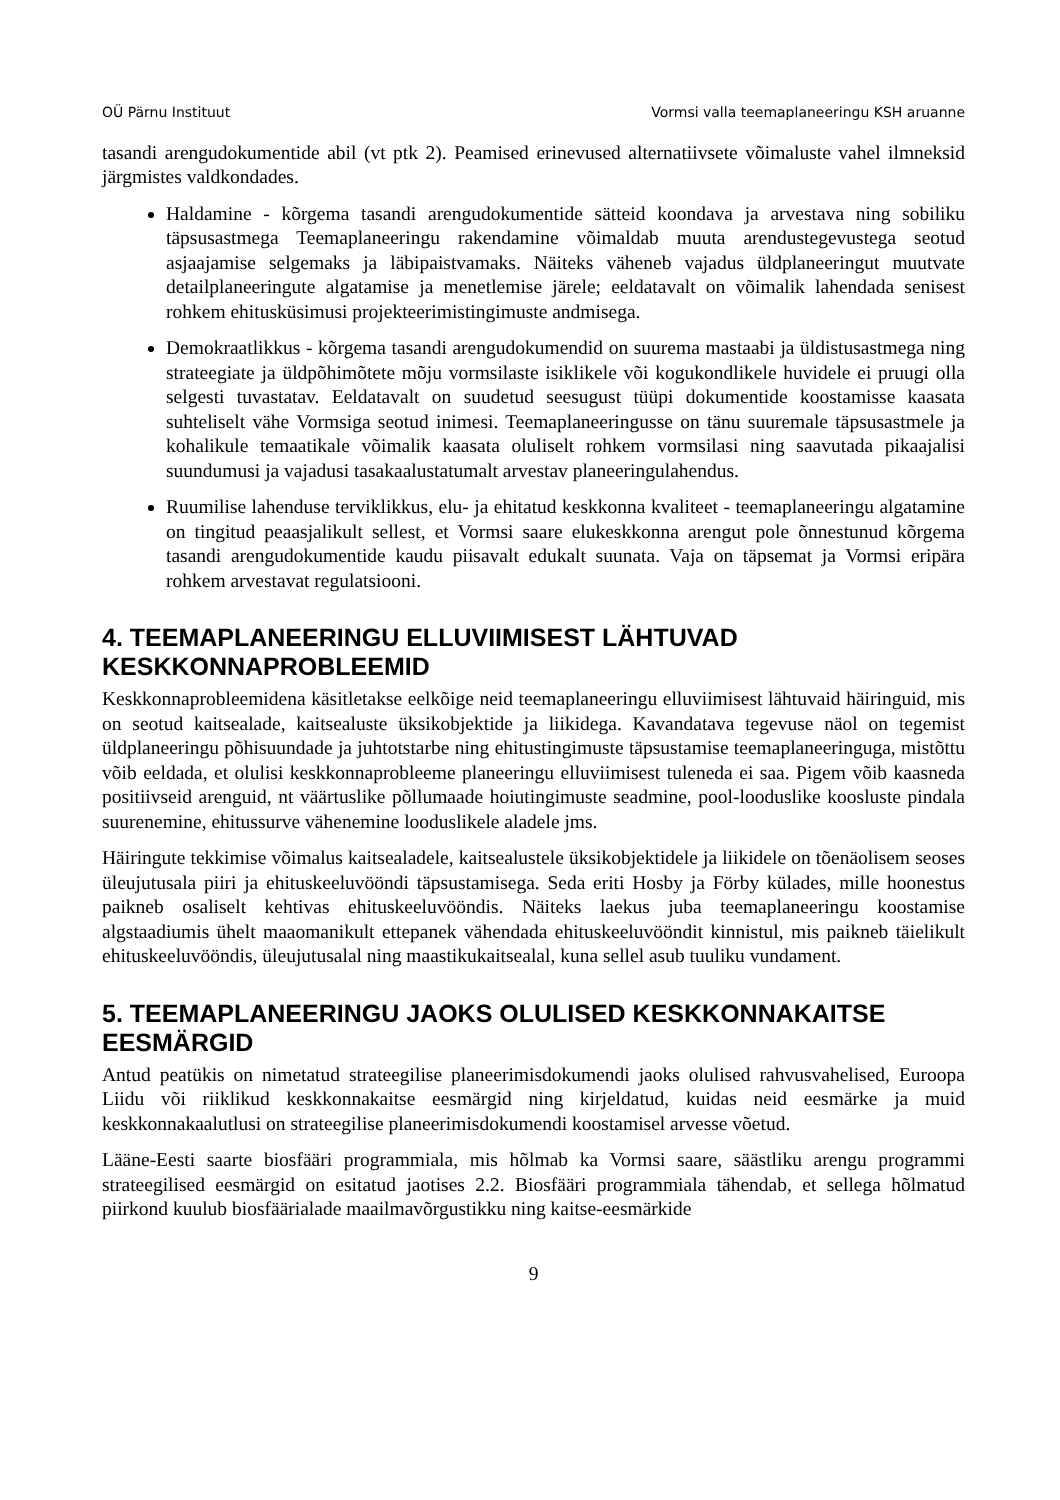OÜ Pärnu Instituut Vormsi valla teemaplaneeringu KSH aruanne
tasandi arengudokumentide abil (vt ptk 2). Peamised erinevused alternatiivsete võimaluste vahel ilmneksid järgmistes valdkondades.
Haldamine - kõrgema tasandi arengudokumentide sätteid koondava ja arvestava ning sobiliku täpsusastmega Teemaplaneeringu rakendamine võimaldab muuta arendustegevustega seotud asjaajamise selgemaks ja läbipaistvamaks. Näiteks väheneb vajadus üldplaneeringut muutvate detailplaneeringute algatamise ja menetlemise järele; eeldatavalt on võimalik lahendada senisest rohkem ehitusküsimusi projekteerimistingimuste andmisega.
Demokraatlikkus - kõrgema tasandi arengudokumendid on suurema mastaabi ja üldistusastmega ning strateegiate ja üldpõhimõtete mõju vormsilaste isiklikele või kogukondlikele huvidele ei pruugi olla selgesti tuvastatav. Eeldatavalt on suudetud seesugust tüüpi dokumentide koostamisse kaasata suhteliselt vähe Vormsiga seotud inimesi. Teemaplaneeringusse on tänu suuremale täpsusastmele ja kohalikule temaatikale võimalik kaasata oluliselt rohkem vormsilasi ning saavutada pikaajalisi suundumusi ja vajadusi tasakaalustatumalt arvestav planeeringulahendus.
Ruumilise lahenduse terviklikkus, elu- ja ehitatud keskkonna kvaliteet - teemaplaneeringu algatamine on tingitud peaasjalikult sellest, et Vormsi saare elukeskkonna arengut pole õnnestunud kõrgema tasandi arengudokumentide kaudu piisavalt edukalt suunata. Vaja on täpsemat ja Vormsi eripära rohkem arvestavat regulatsiooni.
4. TEEMAPLANEERINGU ELLUVIIMISEST LÄHTUVAD KESKKONNAPROBLEEMID
Keskkonnaprobleemidena käsitletakse eelkõige neid teemaplaneeringu elluviimisest lähtuvaid häiringuid, mis on seotud kaitsealade, kaitsealuste üksikobjektide ja liikidega. Kavandatava tegevuse näol on tegemist üldplaneeringu põhisuundade ja juhtotstarbe ning ehitustingimuste täpsustamise teemaplaneeringuga, mistõttu võib eeldada, et olulisi keskkonnaprobleeme planeeringu elluviimisest tuleneda ei saa. Pigem võib kaasneda positiivseid arenguid, nt väärtuslike põllumaade hoiutingimuste seadmine, pool-looduslike koosluste pindala suurenemine, ehitussurve vähenemine looduslikele aladele jms.
Häiringute tekkimise võimalus kaitsealadele, kaitsealustele üksikobjektidele ja liikidele on tõenäolisem seoses üleujutusala piiri ja ehituskeeluvööndi täpsustamisega. Seda eriti Hosby ja Förby külades, mille hoonestus paikneb osaliselt kehtivas ehituskeeluvööndis. Näiteks laekus juba teemaplaneeringu koostamise algstaadiumis ühelt maaomanikult ettepanek vähendada ehituskeeluvööndit kinnistul, mis paikneb täielikult ehituskeeluvööndis, üleujutusalal ning maastikukaitsealal, kuna sellel asub tuuliku vundament.
5. TEEMAPLANEERINGU JAOKS OLULISED KESKKONNAKAITSE EESMÄRGID
Antud peatükis on nimetatud strateegilise planeerimisdokumendi jaoks olulised rahvusvahelised, Euroopa Liidu või riiklikud keskkonnakaitse eesmärgid ning kirjeldatud, kuidas neid eesmärke ja muid keskkonnakaalutlusi on strateegilise planeerimisdokumendi koostamisel arvesse võetud.
Lääne-Eesti saarte biosfääri programmiala, mis hõlmab ka Vormsi saare, säästliku arengu programmi strateegilised eesmärgid on esitatud jaotises 2.2. Biosfääri programmiala tähendab, et sellega hõlmatud piirkond kuulub biosfäärialade maailmavõrgustikku ning kaitse-eesmärkide
9